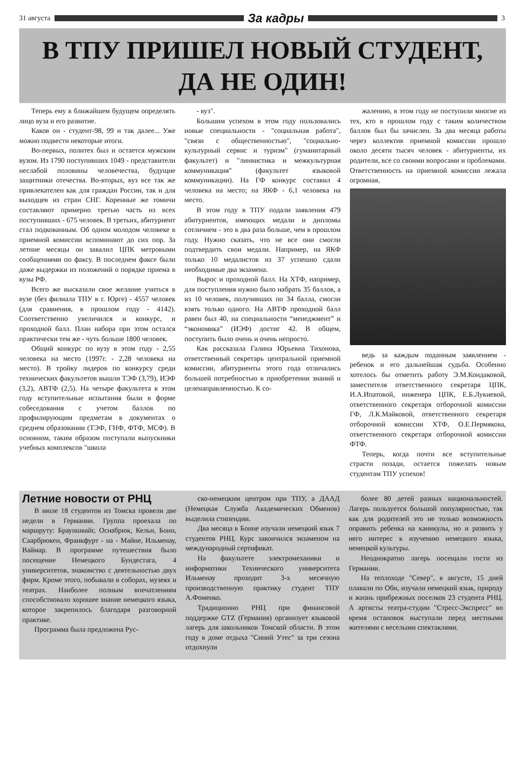31 августа
За кадры
3
В ТПУ ПРИШЕЛ НОВЫЙ СТУДЕНТ,
ДА НЕ ОДИН!
Теперь ему в ближайшем будущем определять лицо вуза и его развитие.
Каков он - студент-98, 99 и так далее... Уже можно подвести некоторые итоги.
Во-первых, политех был и остается мужским вузом. Из 1790 поступивших 1049 - представители неслабой половины человечества, будущие защитники отечества. Во-вторых, вуз все так же привлекателен как для граждан России, так и для выходцев из стран СНГ. Коренные же томичи составляют примерно третью часть из всех поступивших - 675 человек. В третьих, абитуриент стал подкованным. Об одном молодом человеке в приемной комиссии вспоминают до сих пор. За летние месяцы он завалил ЦПК метровыми сообщениями по факсу. В последнем факсе были даже выдержки из положений о порядке приема в вузы РФ.
Всего же высказали свое желание учиться в вузе (без филиала ТПУ в г. Юрге) - 4557 человек (для сравнения, в прошлом году - 4142). Соответственно увеличился и конкурс, и проходной балл. План набора при этом остался практически тем же - чуть больше 1800 человек.
Общий конкурс по вузу в этом году - 2,55 человека на место (1997г. - 2,28 человека на место). В тройку лидеров по конкурсу среди технических факультетов вышли ТЭФ (3,79), ИЭФ (3,2), АВТФ (2,5). На четыре факультета в этом году вступительные испытания были в форме собеседования с учетом баллов по профилирующим предметам в документах о среднем образовании (ТЭФ, ГНФ, ФТФ, МСФ). В основном, таким образом поступали выпускники учебных комплексов "школа
- вуз".
Большим успехом в этом году пользовались новые специальности - "социальная работа", "связи с общественностью", "социально-культурный сервис и туризм" (гуманитарный факультет) и "линвистика и межкультурная коммуникация" (факультет языковой коммуникации). На ГФ конкурс составил 4 человека на место; на ЯКФ - 6,1 человека на место.
В этом году в ТПУ подали заявления 479 абитуриентов, имеющих медали и дипломы сотличием - это в два раза больше, чем в прошлом году. Нужно сказать, что не все они смогли подтвердить свои медали. Например, на ЯКФ только 10 медалистов из 37 успешно сдали необходимые два экзамена.
Вырос и проходной балл. На ХТФ, например, для поступления нужно было набрать 35 баллов, а из 10 человек, получивших по 34 балла, смогли взять только одного. На АВТФ проходной балл равен был 40, на специальности “менеджмент” и “экономика” (ИЭФ) достиг 42. В общем, поступить было очень и очень непросто.
Как рассказала Галина Юрьевна Тихонова, ответственный секретарь центральной приемной комиссии, абитуриенты этого года отличались большей потребностью в приобретении знаний и целенаправленностью. К со-
жалению, в этом году не поступили многие из тех, кто в прошлом году с таким количеством баллов был бы зачислен. За два месяца работы через коллектив приемной комиссии прошло около десяти тысяч человек - абитуриенты, их родители, все со своими вопросами и проблемами. Ответственность на приемной комиссии лежала огромная,
ведь за каждым поданным заявлением - ребенок и его дальнейшая судьба. Особенно хотелось бы отметить работу Э.М.Кондаковой, заместителя ответственного секретаря ЦПК, И.А.Ипатовой, инженера ЦПК, Е.Б.Лукиевой, ответственного секретаря отборочной комиссии ГФ, Л.К.Майковой, ответственного секретаря отборочной комиссии ХТФ, О.Е.Пермякова, ответственного секретаря отборочной комиссии ФТФ.
Теперь, когда почти все вступительные страсти позади, остается пожелать новым студентам ТПУ успехов!
Летние новости от РНЦ
В июле 18 студентов из Томска провели две недели в Германии. Группа проехала по маршруту: Брауншвайг, Оснабрюк, Кельн, Бонн, Саарбрюкен, Франкфурт - на - Майне, Ильменау, Ваймар. В программе путешествия было посещение Немецкого Бундестага, 4 университетов, знакомство с деятельностью двух фирм. Кроме этого, побывали в соборах, музеях и театрах. Наиболее полным впечатлениям способствовало хорошее знание немецкого языка, которое закрепилось благодаря разговорной практике.
Программа была предложена Рус-
ско-немецким центром при ТПУ, а ДААД (Немецкая Служба Академических Обменов) выделила стипендии.
Два месяца в Бонне изучали немецкий язык 7 студентов РНЦ. Курс закончился экзаменом на международный сертификат.
На факультете электромеханики и информатики Технического университета Ильменау проходит 3-х месячную производственную практику студент ТПУ А.Фоменко.
Традиционно РНЦ при финансовой поддержке GTZ (Германия) организует языковой лагерь для школьников Томской области. В этом году в доме отдыха "Синий Утес" за три сезона отдохнули
более 80 детей разных национальностей. Лагерь пользуется большой популярностью, так как для родителей это не только возможность оправить ребенка на каникулы, но и развить у него интерес к изучению немецкого языка, немецкой культуры.
Неоднократно лагерь посещали гости из Германии.
На теплоходе "Север", в августе, 15 дней плавали по Оби, изучали немецкий язык, природу и жизнь прибрежных поселков 23 студента РНЦ. А артисты театра-студии "Стресс-Экспресс" во время остановок выступали перед местными жителями с веселыми спектаклями.